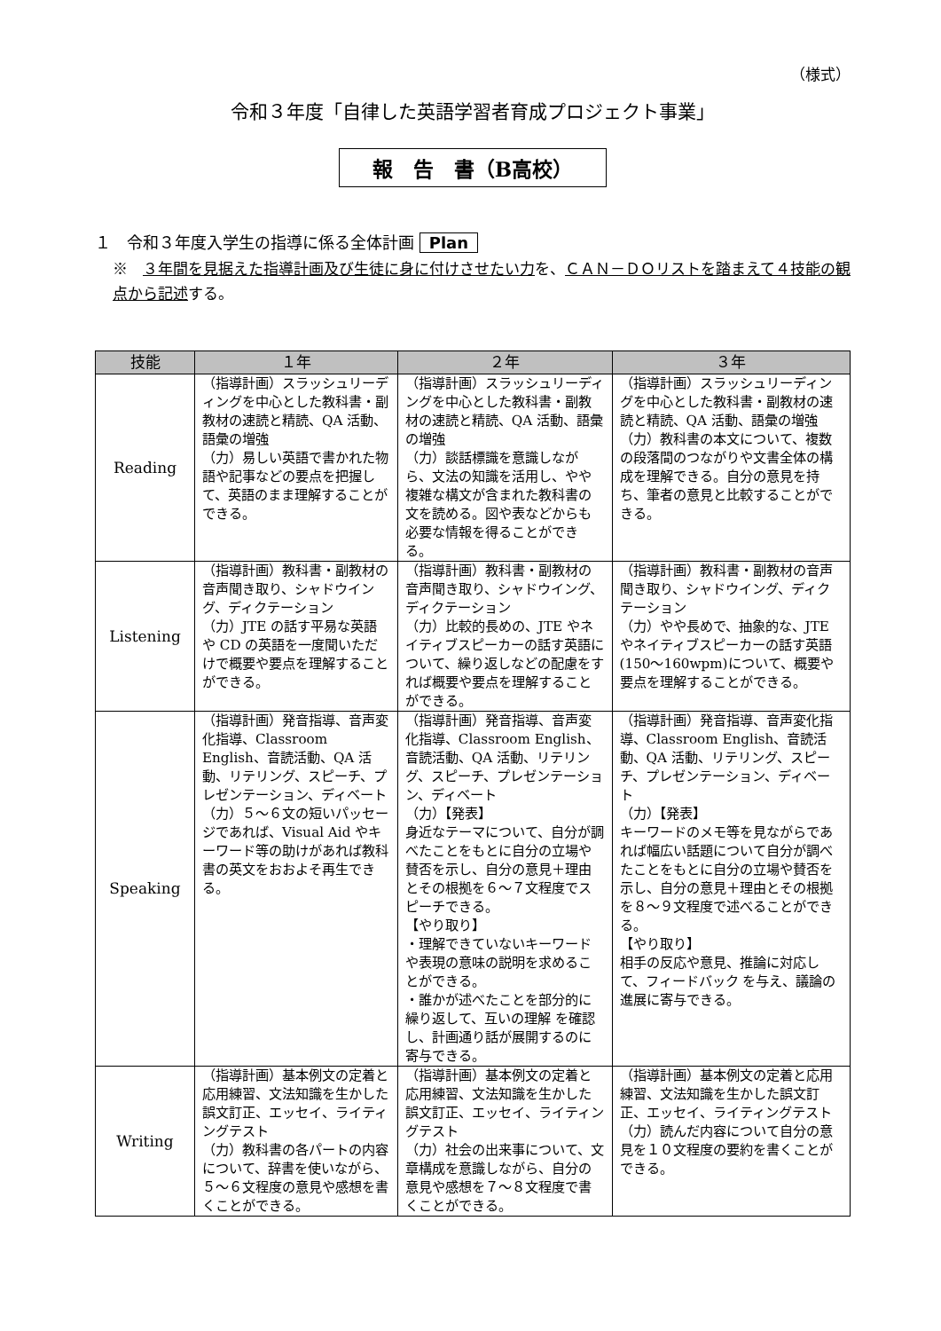（様式）
令和３年度「自律した英語学習者育成プロジェクト事業」
報　告　書（B高校）
１　令和３年度入学生の指導に係る全体計画 Plan
※　３年間を見据えた指導計画及び生徒に身に付けさせたい力を、ＣＡＮ－ＤＯリストを踏まえて４技能の観点から記述する。
| 技能 | １年 | ２年 | ３年 |
| --- | --- | --- | --- |
| Reading | （指導計画）スラッシュリーディングを中心とした教科書・副教材の速読と精読、QA 活動、語彙の増強 （力）易しい英語で書かれた物語や記事などの要点を把握して、英語のまま理解することができる。 | （指導計画）スラッシュリーディングを中心とした教科書・副教材の速読と精読、QA 活動、語彙の増強 （力）談話標識を意識しながら、文法の知識を活用し、やや複雑な構文が含まれた教科書の文を読める。図や表などからも必要な情報を得ることができる。 | （指導計画）スラッシュリーディングを中心とした教科書・副教材の速読と精読、QA 活動、語彙の増強 （力）教科書の本文について、複数の段落間のつながりや文書全体の構成を理解できる。自分の意見を持ち、筆者の意見と比較することができる。 |
| Listening | （指導計画）教科書・副教材の音声聞き取り、シャドウイング、ディクテーション （力）JTE の話す平易な英語や CD の英語を一度聞いただけで概要や要点を理解することができる。 | （指導計画）教科書・副教材の音声聞き取り、シャドウイング、ディクテーション （力）比較的長めの、JTE やネイティブスピーカーの話す英語について、繰り返しなどの配慮をすれば概要や要点を理解することができる。 | （指導計画）教科書・副教材の音声聞き取り、シャドウイング、ディクテーション （力）やや長めで、抽象的な、JTE やネイティブスピーカーの話す英語 (150〜160wpm)について、概要や要点を理解することができる。 |
| Speaking | （指導計画）発音指導、音声変化指導、Classroom English、音読活動、QA 活動、リテリング、スピーチ、プレゼンテーション、ディベート （力）５～６文の短いパッセージであれば、Visual Aid やキーワード等の助けがあれば教科書の英文をおおよそ再生できる。 | （指導計画）発音指導、音声変化指導、Classroom English、音読活動、QA 活動、リテリング、スピーチ、プレゼンテーション、ディベート （力）【発表】 身近なテーマについて、自分が調べたことをもとに自分の立場や賛否を示し、自分の意見＋理由とその根拠を６～７文程度でスピーチできる。 【やり取り】 ・理解できていないキーワードや表現の意味の説明を求めることができる。 ・誰かが述べたことを部分的に繰り返して、互いの理解 を確認し、計画通り話が展開するのに寄与できる。 | （指導計画）発音指導、音声変化指導、Classroom English、音読活動、QA 活動、リテリング、スピーチ、プレゼンテーション、ディベート （力）【発表】 キーワードのメモ等を見ながらであれば幅広い話題について自分が調べたことをもとに自分の立場や賛否を示し、自分の意見＋理由とその根拠を８～９文程度で述べることができる。 【やり取り】 相手の反応や意見、推論に対応して、フィードバック を与え、議論の進展に寄与できる。 |
| Writing | （指導計画）基本例文の定着と応用練習、文法知識を生かした誤文訂正、エッセイ、ライティングテスト （力）教科書の各パートの内容について、辞書を使いながら、５～６文程度の意見や感想を書くことができる。 | （指導計画）基本例文の定着と応用練習、文法知識を生かした誤文訂正、エッセイ、ライティングテスト （力）社会の出来事について、文章構成を意識しながら、自分の意見や感想を７～８文程度で書くことができる。 | （指導計画）基本例文の定着と応用練習、文法知識を生かした誤文訂正、エッセイ、ライティングテスト （力）読んだ内容について自分の意見を１０文程度の要約を書くことができる。 |